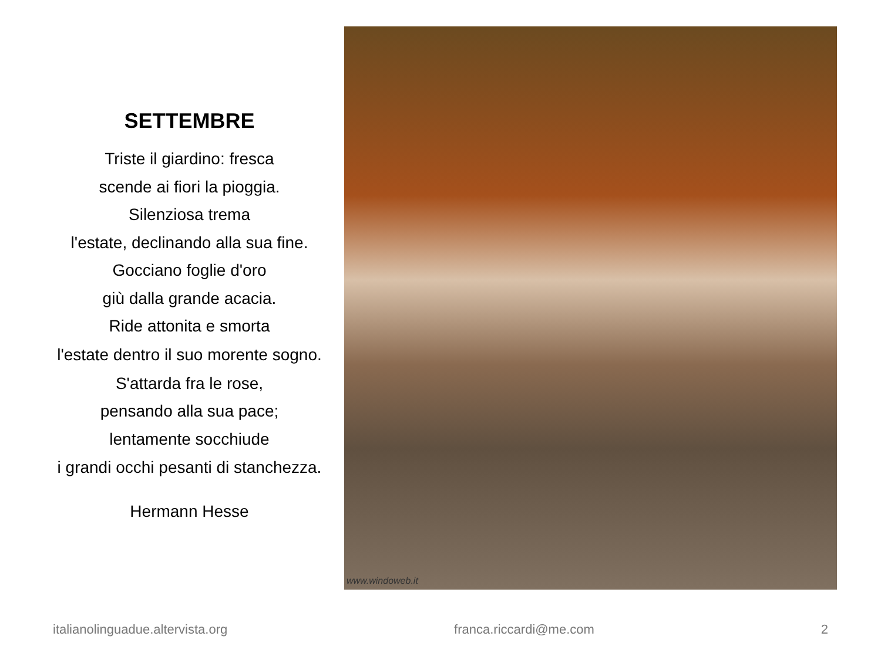SETTEMBRE
Triste il giardino: fresca
scende ai fiori la pioggia.
Silenziosa trema
l'estate, declinando alla sua fine.
Gocciano foglie d'oro
giù dalla grande acacia.
Ride attonita e smorta
l'estate dentro il suo morente sogno.
S'attarda fra le rose,
pensando alla sua pace;
lentamente socchiude
i grandi occhi pesanti di stanchezza.
Hermann Hesse
www.windoweb.it
italianolinguadue.altervista.org franca.riccardi@me.com 2